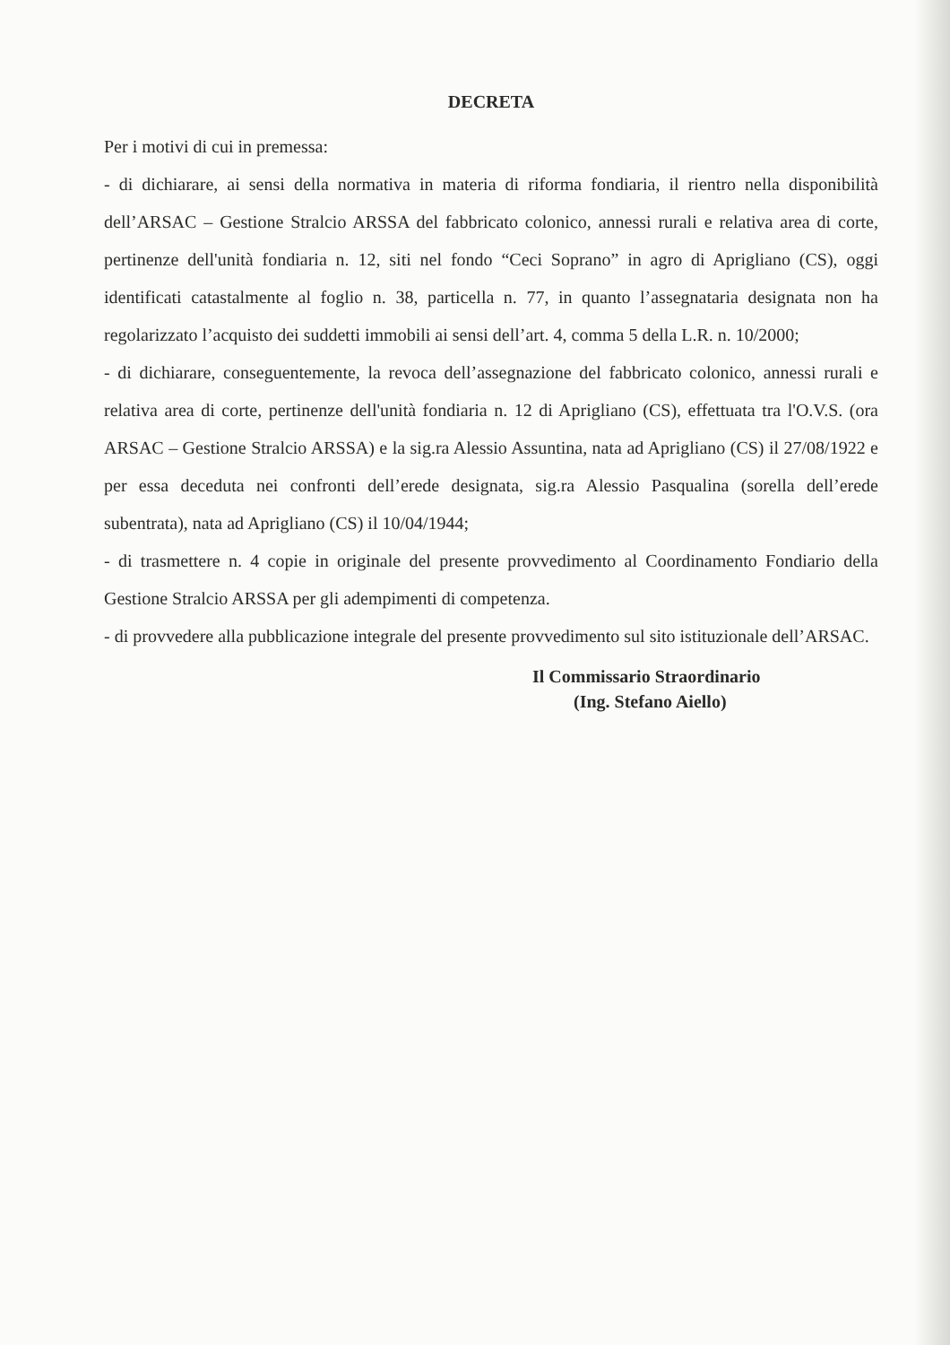DECRETA
Per i motivi di cui in premessa:
- di dichiarare, ai sensi della normativa in materia di riforma fondiaria, il rientro nella disponibilità dell’ARSAC – Gestione Stralcio ARSSA del fabbricato colonico, annessi rurali e relativa area di corte, pertinenze dell'unità fondiaria n. 12, siti nel fondo “Ceci Soprano” in agro di Aprigliano (CS), oggi identificati catastalmente al foglio n. 38, particella n. 77, in quanto l’assegnataria designata non ha regolarizzato l’acquisto dei suddetti immobili ai sensi dell’art. 4, comma 5 della L.R. n. 10/2000;
- di dichiarare, conseguentemente, la revoca dell’assegnazione del fabbricato colonico, annessi rurali e relativa area di corte, pertinenze dell'unità fondiaria n. 12 di Aprigliano (CS), effettuata tra l'O.V.S. (ora ARSAC – Gestione Stralcio ARSSA) e la sig.ra Alessio Assuntina, nata ad Aprigliano (CS) il 27/08/1922 e per essa deceduta nei confronti dell’erede designata, sig.ra Alessio Pasqualina (sorella dell’erede subentrata), nata ad Aprigliano (CS) il 10/04/1944;
- di trasmettere n. 4 copie in originale del presente provvedimento al Coordinamento Fondiario della Gestione Stralcio ARSSA per gli adempimenti di competenza.
- di provvedere alla pubblicazione integrale del presente provvedimento sul sito istituzionale dell’ARSAC.
Il Commissario Straordinario
(Ing. Stefano Aiello)